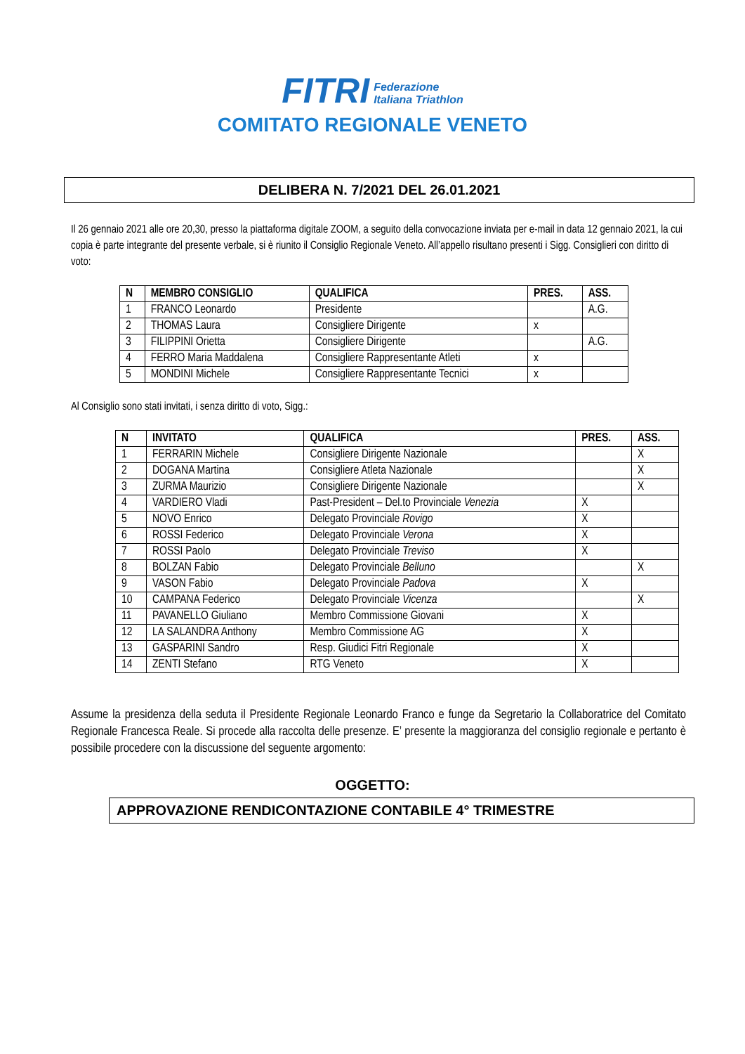FITRI Federazione
Italiana Triathlon
COMITATO REGIONALE VENETO
DELIBERA N. 7/2021 DEL 26.01.2021
Il 26 gennaio 2021 alle ore 20,30, presso la piattaforma digitale ZOOM, a seguito della convocazione inviata per e-mail in data 12 gennaio 2021, la cui copia è parte integrante del presente verbale, si è riunito il Consiglio Regionale Veneto. All’appello risultano presenti i Sigg. Consiglieri con diritto di voto:
| N | MEMBRO CONSIGLIO | QUALIFICA | PRES. | ASS. |
| --- | --- | --- | --- | --- |
| 1 | FRANCO Leonardo | Presidente | | A.G. |
| 2 | THOMAS Laura | Consigliere Dirigente | x | |
| 3 | FILIPPINI Orietta | Consigliere Dirigente | | A.G. |
| 4 | FERRO Maria Maddalena | Consigliere Rappresentante Atleti | x | |
| 5 | MONDINI Michele | Consigliere Rappresentante Tecnici | x | |
Al Consiglio sono stati invitati, i senza diritto di voto, Sigg.:
| N | INVITATO | QUALIFICA | PRES. | ASS. |
| --- | --- | --- | --- | --- |
| 1 | FERRARIN Michele | Consigliere Dirigente Nazionale | | X |
| 2 | DOGANA Martina | Consigliere Atleta Nazionale | | X |
| 3 | ZURMA Maurizio | Consigliere Dirigente Nazionale | | X |
| 4 | VARDIERO Vladi | Past-President – Del.to Provinciale Venezia | X | |
| 5 | NOVO Enrico | Delegato Provinciale Rovigo | X | |
| 6 | ROSSI Federico | Delegato Provinciale Verona | X | |
| 7 | ROSSI Paolo | Delegato Provinciale Treviso | X | |
| 8 | BOLZAN Fabio | Delegato Provinciale Belluno | | X |
| 9 | VASON Fabio | Delegato Provinciale Padova | X | |
| 10 | CAMPANA Federico | Delegato Provinciale Vicenza | | X |
| 11 | PAVANELLO Giuliano | Membro Commissione Giovani | X | |
| 12 | LA SALANDRA Anthony | Membro Commissione AG | X | |
| 13 | GASPARINI Sandro | Resp. Giudici Fitri Regionale | X | |
| 14 | ZENTI Stefano | RTG Veneto | X | |
Assume la presidenza della seduta il Presidente Regionale Leonardo Franco e funge da Segretario la Collaboratrice del Comitato Regionale Francesca Reale. Si procede alla raccolta delle presenze. E’ presente la maggioranza del consiglio regionale e pertanto è possibile procedere con la discussione del seguente argomento:
OGGETTO:
APPROVAZIONE RENDICONTAZIONE CONTABILE 4° TRIMESTRE